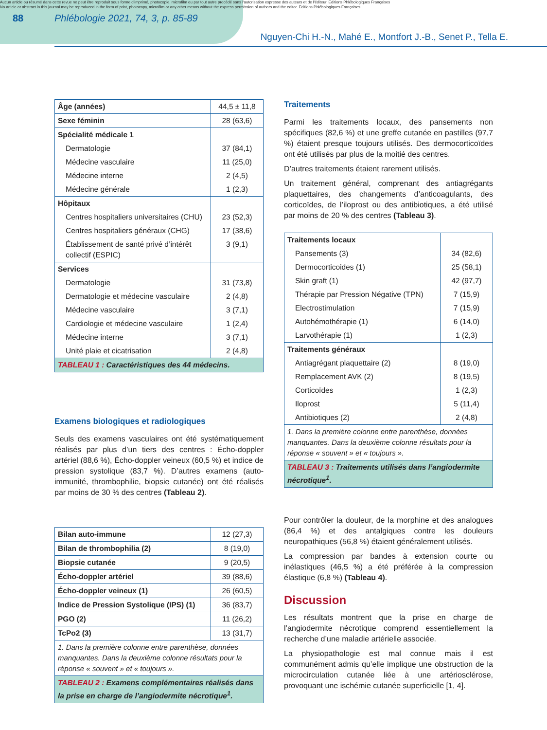Aucun article ou résumé dans cette revue ne peut être reproduit sous forme d'imprimé, photocopie, microfilm ou par tout autre procédé sans l'autorisation expresse des auteurs et de l'éditeur. Editions Phlébologiques Françaises
No article or abstract in this journal may be reproduced in the form of print, photocopy, microfilm or any other means without the express permission of authors and the editor. Editions Phlébologiques Françaises
88 Phlébologie 2021, 74, 3, p. 85-89
Nguyen-Chi H.-N., Mahé E., Montfort J.-B., Senet P., Tella E.
| Âge (années) | 44,5 ± 11,8 |
| Sexe féminin | 28 (63,6) |
| Spécialité médicale 1 | |
| Dermatologie | 37 (84,1) |
| Médecine vasculaire | 11 (25,0) |
| Médecine interne | 2 (4,5) |
| Médecine générale | 1 (2,3) |
| Hôpitaux | |
| Centres hospitaliers universitaires (CHU) | 23 (52,3) |
| Centres hospitaliers généraux (CHG) | 17 (38,6) |
| Établissement de santé privé d’intérêt collectif (ESPIC) | 3 (9,1) |
| Services | |
| Dermatologie | 31 (73,8) |
| Dermatologie et médecine vasculaire | 2 (4,8) |
| Médecine vasculaire | 3 (7,1) |
| Cardiologie et médecine vasculaire | 1 (2,4) |
| Médecine interne | 3 (7,1) |
| Unité plaie et cicatrisation | 2 (4,8) |
| TABLEAU 1 : Caractéristiques des 44 médecins. | |
Examens biologiques et radiologiques
Seuls des examens vasculaires ont été systématiquement réalisés par plus d’un tiers des centres : Écho-doppler artériel (88,6 %), Écho-doppler veineux (60,5 %) et indice de pression systolique (83,7 %). D’autres examens (auto-immunité, thrombophilie, biopsie cutanée) ont été réalisés par moins de 30 % des centres (Tableau 2).
| Bilan auto-immune | 12 (27,3) |
| Bilan de thrombophilia (2) | 8 (19,0) |
| Biopsie cutanée | 9 (20,5) |
| Écho-doppler artériel | 39 (88,6) |
| Écho-doppler veineux (1) | 26 (60,5) |
| Indice de Pression Systolique (IPS) (1) | 36 (83,7) |
| PGO (2) | 11 (26,2) |
| TcPo2 (3) | 13 (31,7) |
| 1. Dans la première colonne entre parenthèse, données manquantes. Dans la deuxième colonne résultats pour la réponse « souvent » et « toujours ». | |
| TABLEAU 2 : Examens complémentaires réalisés dans la prise en charge de l’angiodermite nécrotique<sup>1</sup>. | |
Traitements
Parmi les traitements locaux, des pansements non spécifiques (82,6 %) et une greffe cutanée en pastilles (97,7 %) étaient presque toujours utilisés. Des dermocorticoïdes ont été utilisés par plus de la moitié des centres.
D’autres traitements étaient rarement utilisés.
Un traitement général, comprenant des antiagrégants plaquettaires, des changements d’anticoagulants, des corticoïdes, de l’iloprost ou des antibiotiques, a été utilisé par moins de 20 % des centres (Tableau 3).
| Traitements locaux | |
| Pansements (3) | 34 (82,6) |
| Dermocorticoides (1) | 25 (58,1) |
| Skin graft (1) | 42 (97,7) |
| Thérapie par Pression Négative (TPN) | 7 (15,9) |
| Electrostimulation | 7 (15,9) |
| Autohémothérapie (1) | 6 (14,0) |
| Larvothérapie (1) | 1 (2,3) |
| Traitements généraux | |
| Antiagrégant plaquettaire (2) | 8 (19,0) |
| Remplacement AVK (2) | 8 (19,5) |
| Corticoïdes | 1 (2,3) |
| Iloprost | 5 (11,4) |
| Antibiotiques (2) | 2 (4,8) |
| 1. Dans la première colonne entre parenthèse, données manquantes. Dans la deuxième colonne résultats pour la réponse « souvent » et « toujours ». | |
| TABLEAU 3 : Traitements utilisés dans l’angiodermite nécrotique<sup>1</sup>. | |
Pour contrôler la douleur, de la morphine et des analogues (86,4 %) et des antalgiques contre les douleurs neuropathiques (56,8 %) étaient généralement utilisés.
La compression par bandes à extension courte ou inélastiques (46,5 %) a été préférée à la compression élastique (6,8 %) (Tableau 4).
Discussion
Les résultats montrent que la prise en charge de l’angiodermite nécrotique comprend essentiellement la recherche d’une maladie artérielle associée.
La physiopathologie est mal connue mais il est communément admis qu’elle implique une obstruction de la microcirculation cutanée liée à une artériosclérose, provoquant une ischémie cutanée superficielle [1, 4].